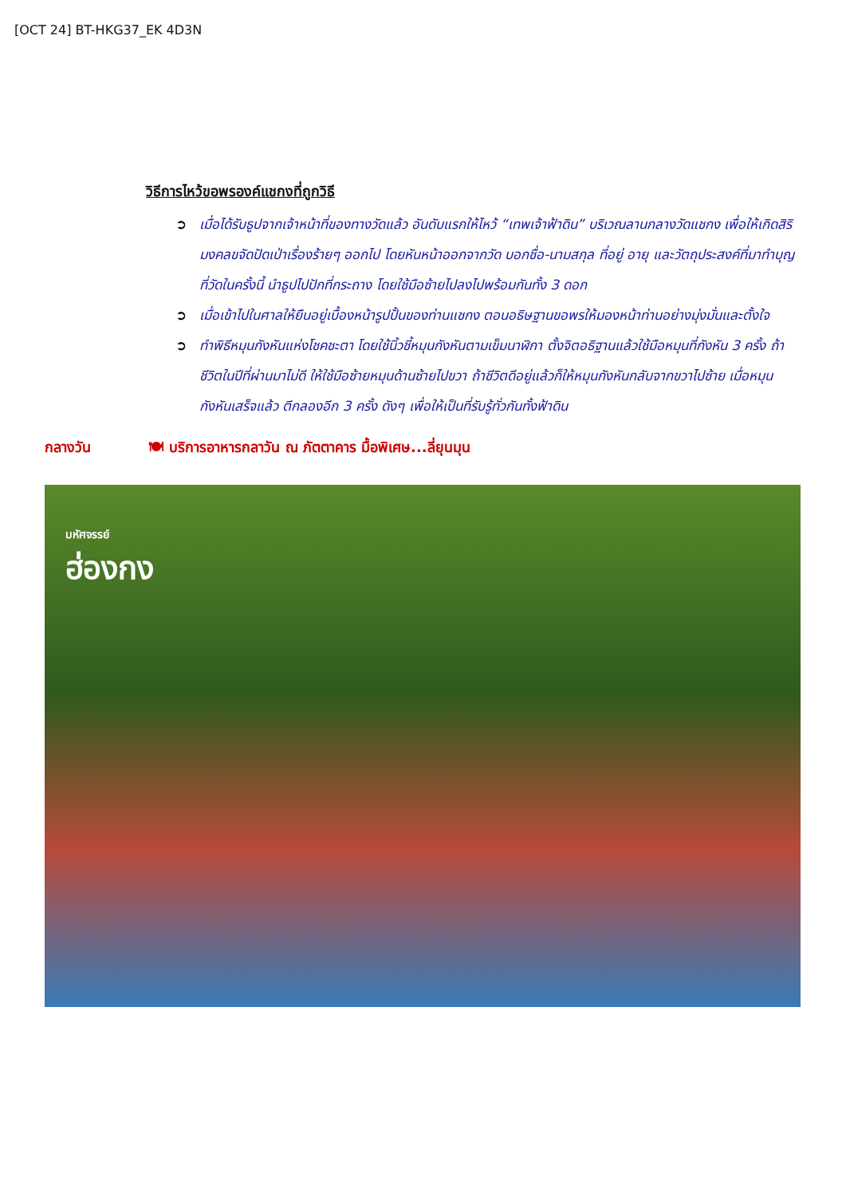[OCT 24] BT-HKG37_EK 4D3N
วิธีการไหว้ขอพรองค์แชกงที่ถูกวิธี
➲ เมื่อได้รับธูปจากเจ้าหน้าที่ของทางวัดแล้ว อันดับแรกให้ไหว้ “เทพเจ้าฟ้าดิน” บริเวณลานกลางวัดแชกง เพื่อให้เกิดสิริมงคลขจัดปัดเป่าเรื่องร้ายๆ ออกไป โดยหันหน้าออกจากวัด บอกชื่อ-นามสกุล ที่อยู่ อายุ และวัตถุประสงค์ที่มาทำบุญที่วัดในครั้งนี้ นำธูปไปปักที่กระถาง โดยใช้มือซ้ายไปลงไปพร้อมกันทั้ง 3 ดอก
➲ เมื่อเข้าไปในศาลให้ยืนอยู่เบื้องหน้ารูปปั้นของท่านแชกง ตอนอธิษฐานขอพรให้มองหน้าท่านอย่างมุ่งมั่นและตั้งใจ
➲ ทำพิธีหมุนกังหันแห่งโชคชะตา โดยใช้นิ้วชี้หมุนกังหันตามเข็มนาฬิกา ตั้งจิตอธิฐานแล้วใช้มือหมุนที่กังหัน 3 ครั้ง ถ้าชีวิตในปีที่ผ่านมาไม่ดี ให้ใช้มือซ้ายหมุนด้านซ้ายไปขวา ถ้าชีวิตดีอยู่แล้วก็ให้หมุนกังหันกลับจากขวาไปซ้าย เมื่อหมุนกังหันเสร็จแล้ว ตีกลองอีก 3 ครั้ง ดังๆ เพื่อให้เป็นที่รับรู้ทั่วกันทั้งฟ้าดิน
กลางวัน 🍽 บริการอาหารกลาวัน ณ ภัตตาคาร มื้อพิเศษ...ลี่ยุนมุน
มหัศจรรย์
ฮ่องกง